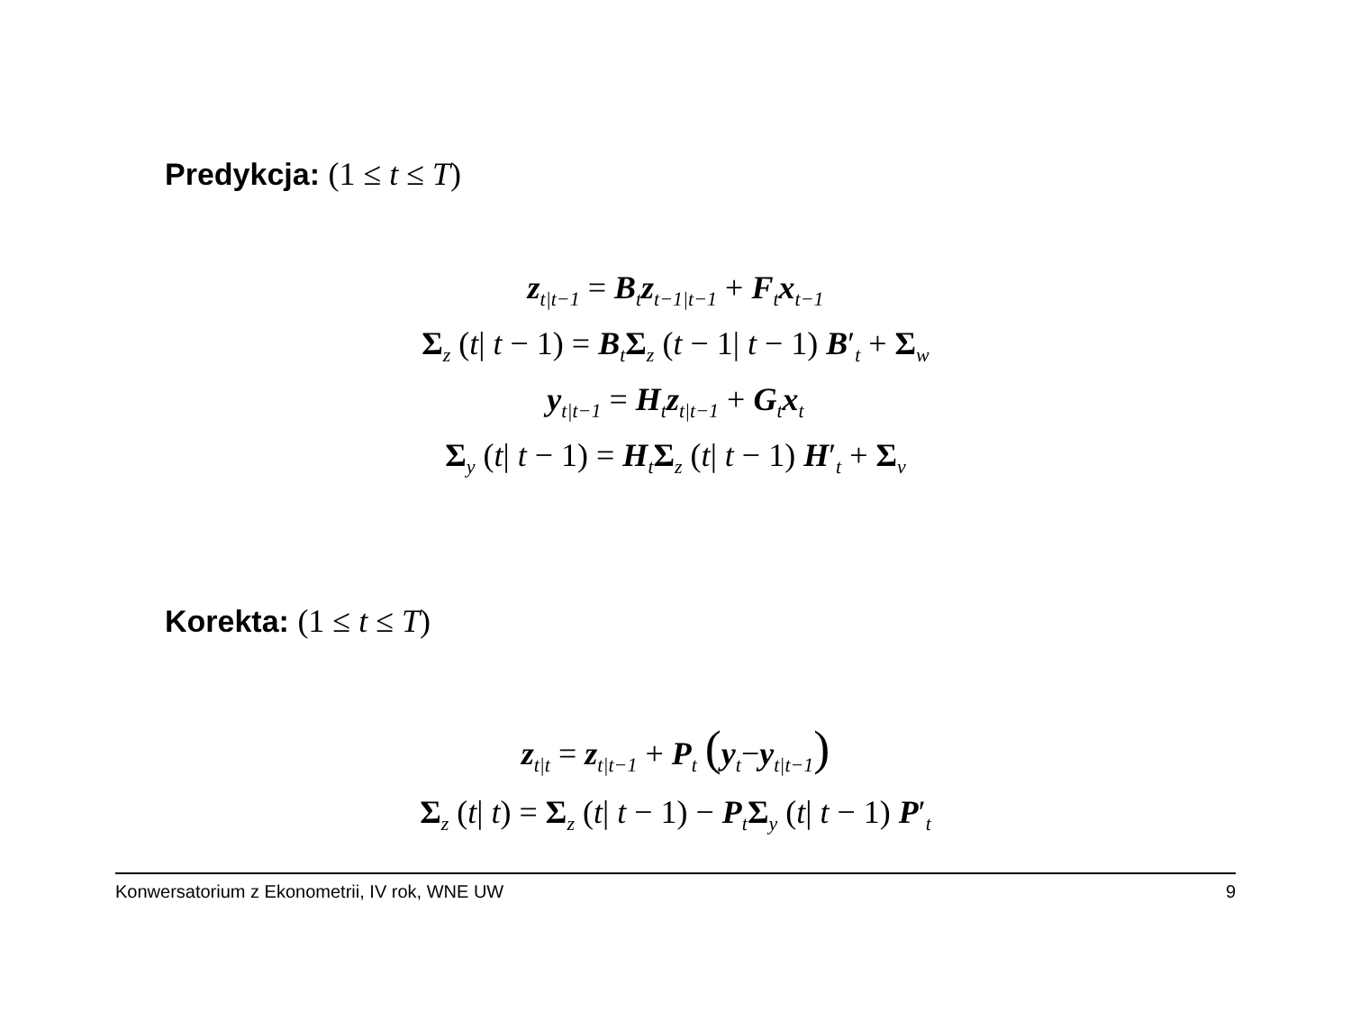Predykcja: (1 ≤ t ≤ T)
z<sub>t|t−1</sub> = B<sub>t</sub>z<sub>t−1|t−1</sub> + F<sub>t</sub>x<sub>t−1</sub>
Σ<sub>z</sub> (t| t − 1) = B<sub>t</sub>Σ<sub>z</sub> (t − 1| t − 1) B′<sub>t</sub> + Σ<sub>w</sub>
y<sub>t|t−1</sub> = H<sub>t</sub>z<sub>t|t−1</sub> + G<sub>t</sub>x<sub>t</sub>
Σ<sub>y</sub> (t| t − 1) = H<sub>t</sub>Σ<sub>z</sub> (t| t − 1) H′<sub>t</sub> + Σ<sub>v</sub>
Korekta: (1 ≤ t ≤ T)
z<sub>t|t</sub> = z<sub>t|t−1</sub> + P<sub>t</sub> (y<sub>t</sub>−y<sub>t|t−1</sub>)
Σ<sub>z</sub> (t| t) = Σ<sub>z</sub> (t| t − 1) − P<sub>t</sub>Σ<sub>y</sub> (t| t − 1) P′<sub>t</sub>
Konwersatorium z Ekonometrii, IV rok, WNE UW 9